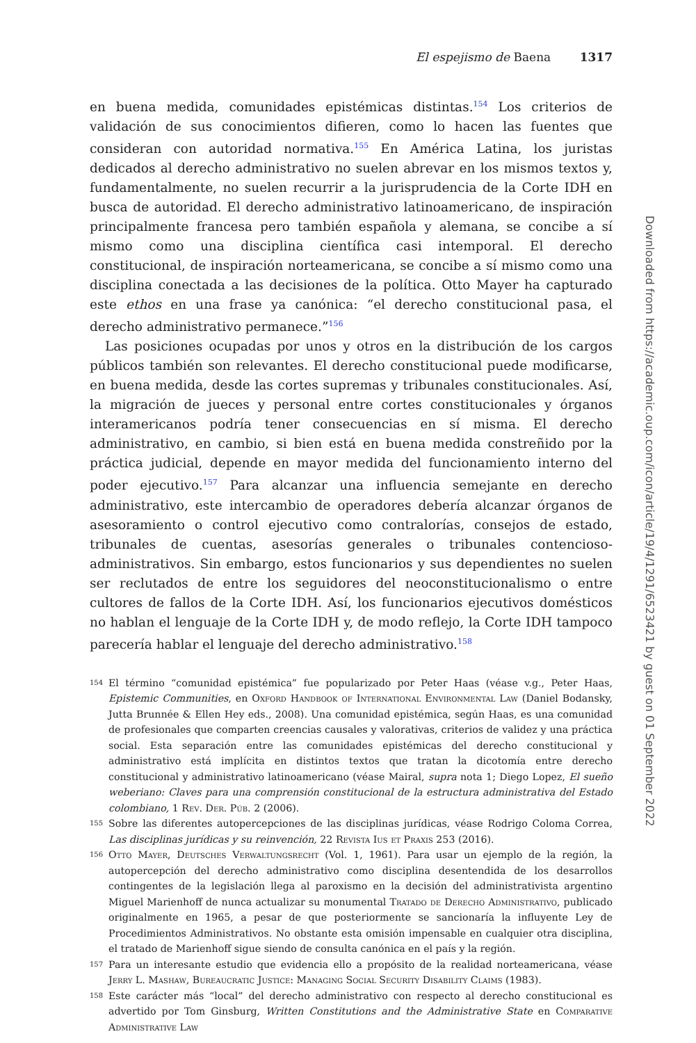El espejismo de Baena 1317
en buena medida, comunidades epistémicas distintas.<sup>154</sup> Los criterios de validación de sus conocimientos difieren, como lo hacen las fuentes que consideran con autoridad normativa.<sup>155</sup> En América Latina, los juristas dedicados al derecho administrativo no suelen abrevar en los mismos textos y, fundamentalmente, no suelen recurrir a la jurisprudencia de la Corte IDH en busca de autoridad. El derecho administrativo latinoamericano, de inspiración principalmente francesa pero también española y alemana, se concibe a sí mismo como una disciplina científica casi intemporal. El derecho constitucional, de inspiración norteamericana, se concibe a sí mismo como una disciplina conectada a las decisiones de la política. Otto Mayer ha capturado este ethos en una frase ya canónica: “el derecho constitucional pasa, el derecho administrativo permanece.”<sup>156</sup>
Las posiciones ocupadas por unos y otros en la distribución de los cargos públicos también son relevantes. El derecho constitucional puede modificarse, en buena medida, desde las cortes supremas y tribunales constitucionales. Así, la migración de jueces y personal entre cortes constitucionales y órganos interamericanos podría tener consecuencias en sí misma. El derecho administrativo, en cambio, si bien está en buena medida constreñido por la práctica judicial, depende en mayor medida del funcionamiento interno del poder ejecutivo.<sup>157</sup> Para alcanzar una influencia semejante en derecho administrativo, este intercambio de operadores debería alcanzar órganos de asesoramiento o control ejecutivo como contralorías, consejos de estado, tribunales de cuentas, asesorías generales o tribunales contencioso-administrativos. Sin embargo, estos funcionarios y sus dependientes no suelen ser reclutados de entre los seguidores del neoconstitucionalismo o entre cultores de fallos de la Corte IDH. Así, los funcionarios ejecutivos domésticos no hablan el lenguaje de la Corte IDH y, de modo reflejo, la Corte IDH tampoco parecería hablar el lenguaje del derecho administrativo.<sup>158</sup>
154 El término “comunidad epistémica” fue popularizado por Peter Haas (véase v.g., Peter Haas, Epistemic Communities, en Oxford Handbook of International Environmental Law (Daniel Bodansky, Jutta Brunnée & Ellen Hey eds., 2008). Una comunidad epistémica, según Haas, es una comunidad de profesionales que comparten creencias causales y valorativas, criterios de validez y una práctica social. Esta separación entre las comunidades epistémicas del derecho constitucional y administrativo está implícita en distintos textos que tratan la dicotomía entre derecho constitucional y administrativo latinoamericano (véase Mairal, supra nota 1; Diego Lopez, El sueño weberiano: Claves para una comprensión constitucional de la estructura administrativa del Estado colombiano, 1 Rev. Der. Púb. 2 (2006).
155 Sobre las diferentes autopercepciones de las disciplinas jurídicas, véase Rodrigo Coloma Correa, Las disciplinas jurídicas y su reinvención, 22 Revista Ius et Praxis 253 (2016).
156 Otto Mayer, Deutsches Verwaltungsrecht (Vol. 1, 1961). Para usar un ejemplo de la región, la autopercepción del derecho administrativo como disciplina desentendida de los desarrollos contingentes de la legislación llega al paroxismo en la decisión del administrativista argentino Miguel Marienhoff de nunca actualizar su monumental Tratado de Derecho Administrativo, publicado originalmente en 1965, a pesar de que posteriormente se sancionaría la influyente Ley de Procedimientos Administrativos. No obstante esta omisión impensable en cualquier otra disciplina, el tratado de Marienhoff sigue siendo de consulta canónica en el país y la región.
157 Para un interesante estudio que evidencia ello a propósito de la realidad norteamericana, véase Jerry L. Mashaw, Bureaucratic Justice: Managing Social Security Disability Claims (1983).
158 Este carácter más “local” del derecho administrativo con respecto al derecho constitucional es advertido por Tom Ginsburg, Written Constitutions and the Administrative State en Comparative Administrative Law
Downloaded from https://academic.oup.com/icon/article/19/4/1291/6523421 by guest on 01 September 2022